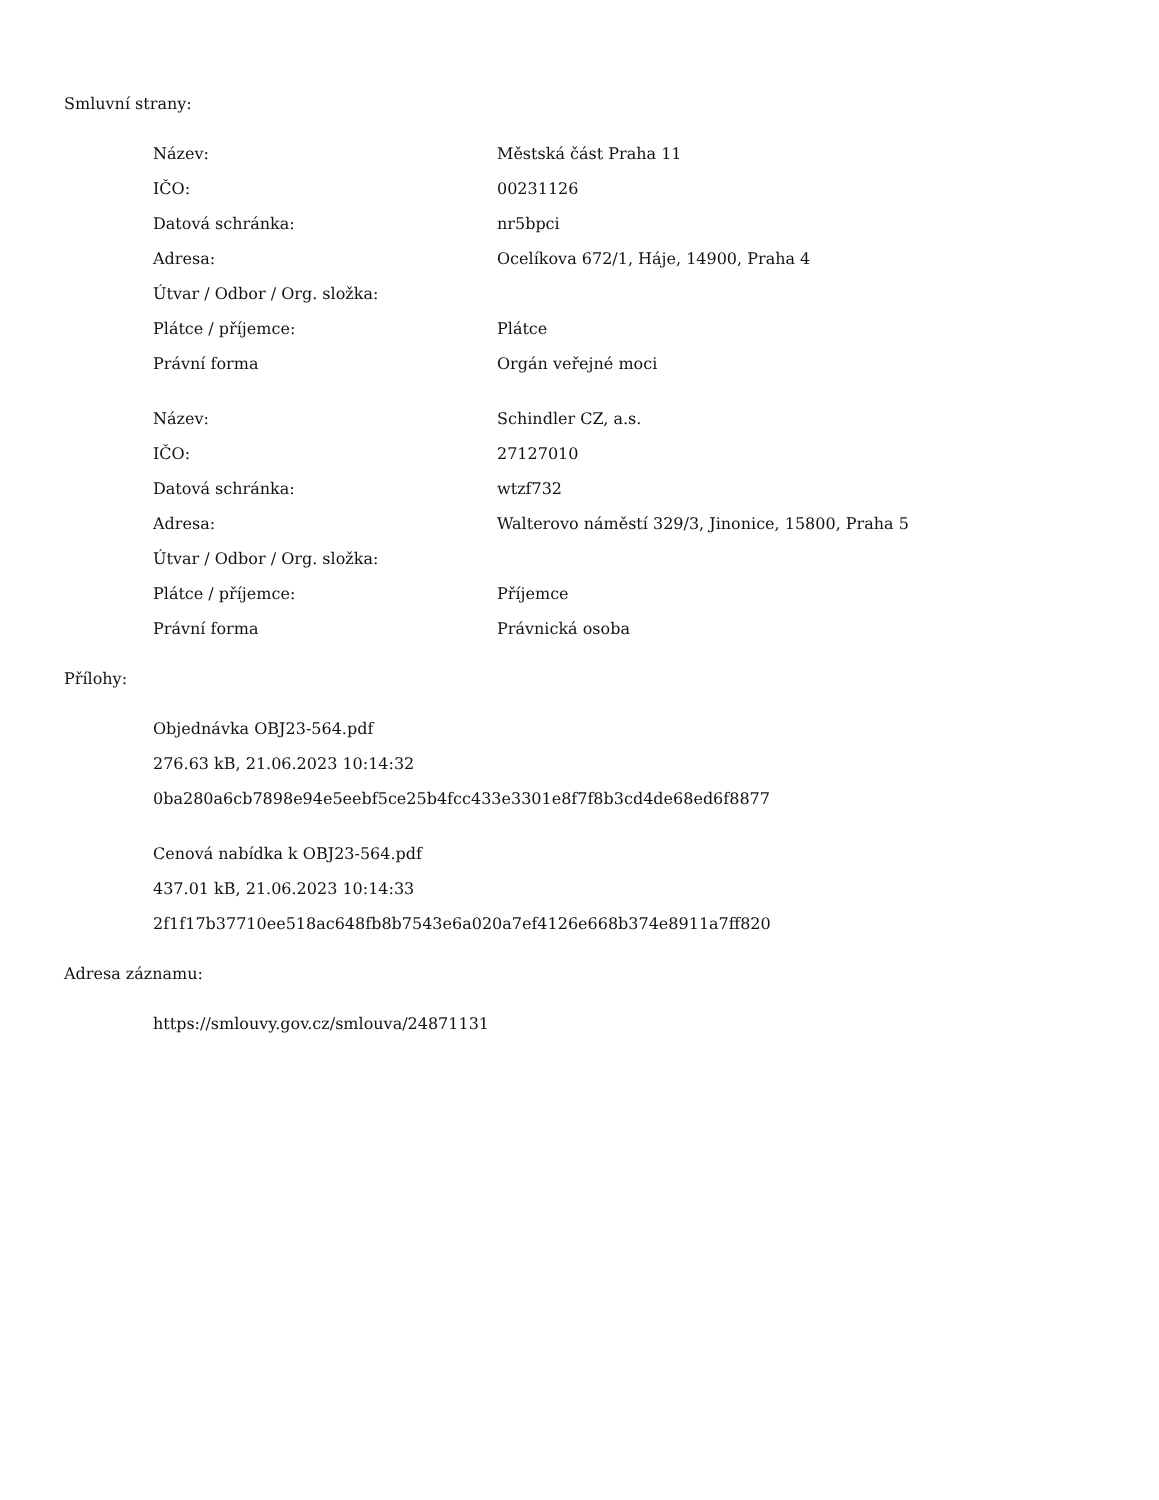Smluvní strany:
| Název: | Městská část Praha 11 |
| IČO: | 00231126 |
| Datová schránka: | nr5bpci |
| Adresa: | Ocelíkova 672/1, Háje, 14900, Praha 4 |
| Útvar / Odbor / Org. složka: | |
| Plátce / příjemce: | Plátce |
| Právní forma | Orgán veřejné moci |
| Název: | Schindler CZ, a.s. |
| IČO: | 27127010 |
| Datová schránka: | wtzf732 |
| Adresa: | Walterovo náměstí 329/3, Jinonice, 15800, Praha 5 |
| Útvar / Odbor / Org. složka: | |
| Plátce / příjemce: | Příjemce |
| Právní forma | Právnická osoba |
Přílohy:
Objednávka OBJ23-564.pdf
276.63 kB, 21.06.2023 10:14:32
0ba280a6cb7898e94e5eebf5ce25b4fcc433e3301e8f7f8b3cd4de68ed6f8877
Cenová nabídka k OBJ23-564.pdf
437.01 kB, 21.06.2023 10:14:33
2f1f17b37710ee518ac648fb8b7543e6a020a7ef4126e668b374e8911a7ff820
Adresa záznamu:
https://smlouvy.gov.cz/smlouva/24871131